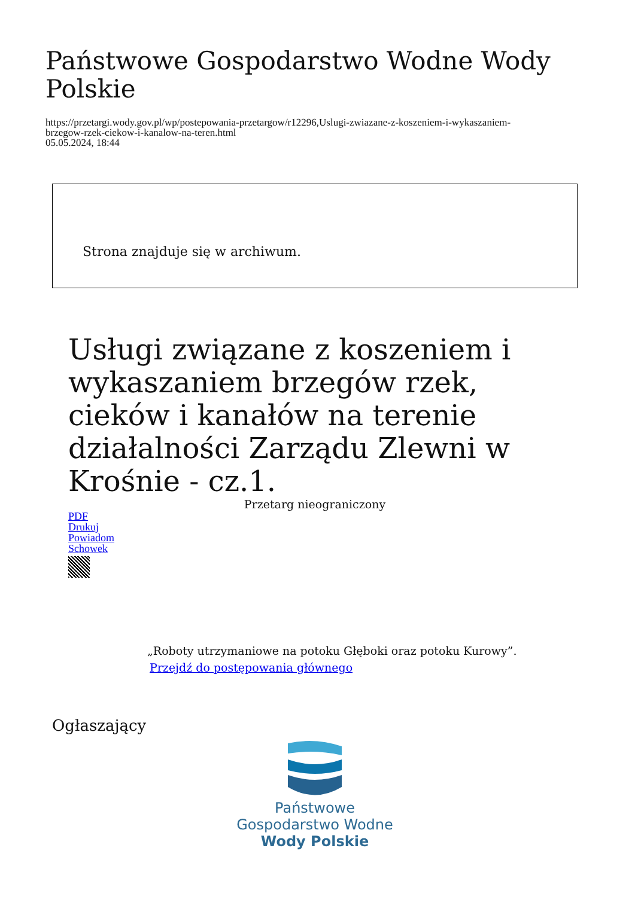Państwowe Gospodarstwo Wodne Wody Polskie
https://przetargi.wody.gov.pl/wp/postepowania-przetargow/r12296,Uslugi-zwiazane-z-koszeniem-i-wykaszaniem-
brzegow-rzek-ciekow-i-kanalow-na-teren.html
05.05.2024, 18:44
Strona znajduje się w archiwum.
Usługi związane z koszeniem i wykaszaniem brzegów rzek, cieków i kanałów na terenie działalności Zarządu Zlewni w Krośnie - cz.1.
Przetarg nieograniczony
PDF
Drukuj
Powiadom
Schowek
„Roboty utrzymaniowe na potoku Głęboki oraz potoku Kurowy”.
Przejdź do postępowania głównego
Ogłaszający
Państwowe
Gospodarstwo Wodne
Wody Polskie